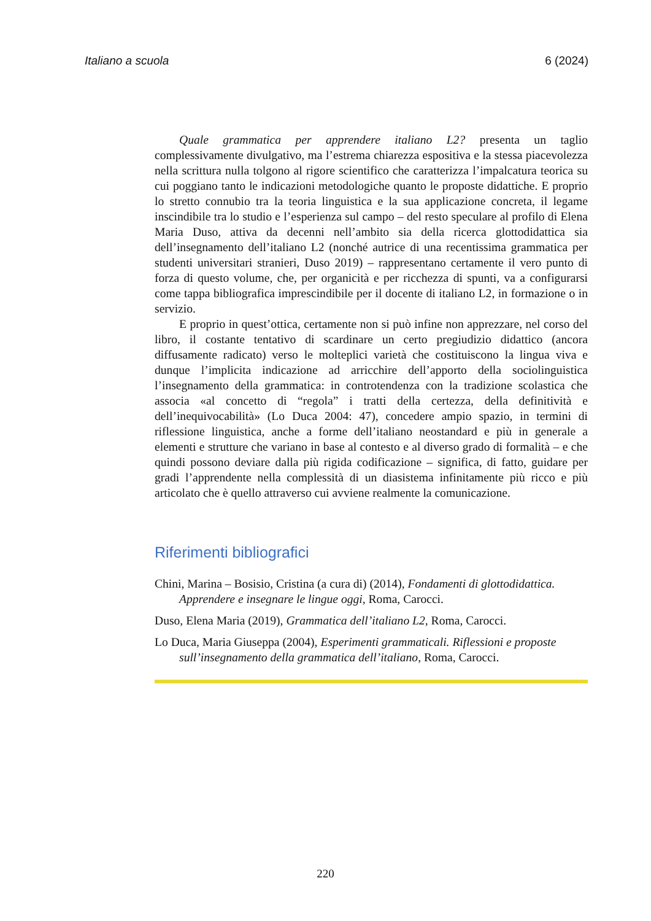Italiano a scuola 6 (2024)
Quale grammatica per apprendere italiano L2? presenta un taglio complessivamente divulgativo, ma l’estrema chiarezza espositiva e la stessa piacevolezza nella scrittura nulla tolgono al rigore scientifico che caratterizza l’impalcatura teorica su cui poggiano tanto le indicazioni metodologiche quanto le proposte didattiche. E proprio lo stretto connubio tra la teoria linguistica e la sua applicazione concreta, il legame inscindibile tra lo studio e l’esperienza sul campo – del resto speculare al profilo di Elena Maria Duso, attiva da decenni nell’ambito sia della ricerca glottodidattica sia dell’insegnamento dell’italiano L2 (nonché autrice di una recentissima grammatica per studenti universitari stranieri, Duso 2019) – rappresentano certamente il vero punto di forza di questo volume, che, per organicità e per ricchezza di spunti, va a configurarsi come tappa bibliografica imprescindibile per il docente di italiano L2, in formazione o in servizio.
E proprio in quest’ottica, certamente non si può infine non apprezzare, nel corso del libro, il costante tentativo di scardinare un certo pregiudizio didattico (ancora diffusamente radicato) verso le molteplici varietà che costituiscono la lingua viva e dunque l’implicita indicazione ad arricchire dell’apporto della sociolinguistica l’insegnamento della grammatica: in controtendenza con la tradizione scolastica che associa «al concetto di “regola” i tratti della certezza, della definitività e dell’inequivocabilità» (Lo Duca 2004: 47), concedere ampio spazio, in termini di riflessione linguistica, anche a forme dell’italiano neostandard e più in generale a elementi e strutture che variano in base al contesto e al diverso grado di formalità – e che quindi possono deviare dalla più rigida codificazione – significa, di fatto, guidare per gradi l’apprendente nella complessità di un diasistema infinitamente più ricco e più articolato che è quello attraverso cui avviene realmente la comunicazione.
Riferimenti bibliografici
Chini, Marina – Bosisio, Cristina (a cura di) (2014), Fondamenti di glottodidattica. Apprendere e insegnare le lingue oggi, Roma, Carocci.
Duso, Elena Maria (2019), Grammatica dell’italiano L2, Roma, Carocci.
Lo Duca, Maria Giuseppa (2004), Esperimenti grammaticali. Riflessioni e proposte sull’insegnamento della grammatica dell’italiano, Roma, Carocci.
220